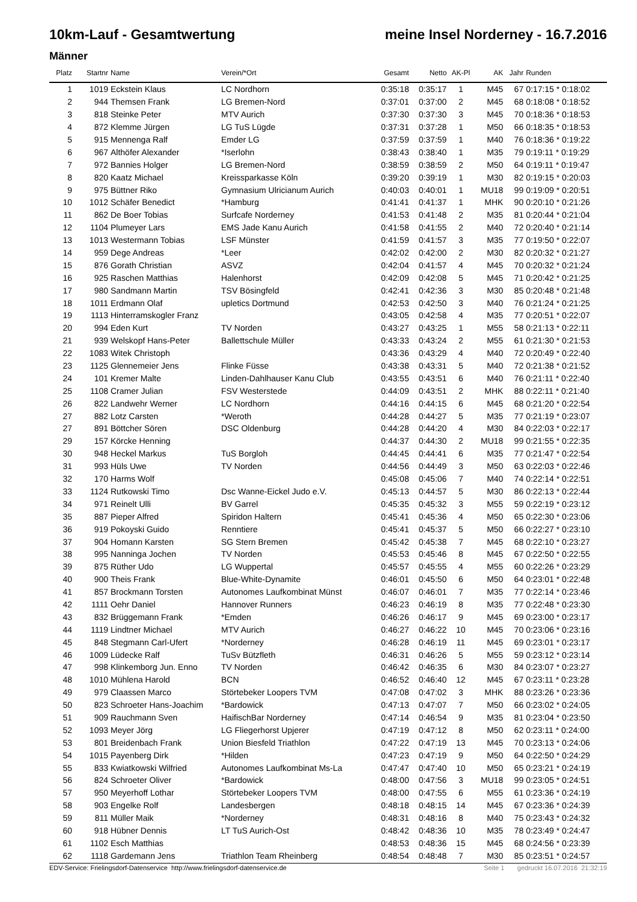10km-Lauf - Gesamtwertung meine Insel Norderney - 16.7.2016
Männer
| Platz | Startnr | Name | Verein/*Ort | Gesamt | Netto | AK-Pl | AK | Jahr | Runden |
| --- | --- | --- | --- | --- | --- | --- | --- | --- | --- |
| 1 | 1019 | Eckstein Klaus | LC Nordhorn | 0:35:18 | 0:35:17 | 1 | M45 | 67 | 0:17:15 * 0:18:02 |
| 2 | 944 | Themsen Frank | LG Bremen-Nord | 0:37:01 | 0:37:00 | 2 | M45 | 68 | 0:18:08 * 0:18:52 |
| 3 | 818 | Steinke Peter | MTV Aurich | 0:37:30 | 0:37:30 | 3 | M45 | 70 | 0:18:36 * 0:18:53 |
| 4 | 872 | Klemme Jürgen | LG TuS Lügde | 0:37:31 | 0:37:28 | 1 | M50 | 66 | 0:18:35 * 0:18:53 |
| 5 | 915 | Mennenga Ralf | Emder LG | 0:37:59 | 0:37:59 | 1 | M40 | 76 | 0:18:36 * 0:19:22 |
| 6 | 967 | Althöfer Alexander | *Iserlohn | 0:38:43 | 0:38:40 | 1 | M35 | 79 | 0:19:11 * 0:19:29 |
| 7 | 972 | Bannies Holger | LG Bremen-Nord | 0:38:59 | 0:38:59 | 2 | M50 | 64 | 0:19:11 * 0:19:47 |
| 8 | 820 | Kaatz Michael | Kreissparkasse Köln | 0:39:20 | 0:39:19 | 1 | M30 | 82 | 0:19:15 * 0:20:03 |
| 9 | 975 | Büttner Riko | Gymnasium Ulricianum Aurich | 0:40:03 | 0:40:01 | 1 | MU18 | 99 | 0:19:09 * 0:20:51 |
| 10 | 1012 | Schäfer Benedict | *Hamburg | 0:41:41 | 0:41:37 | 1 | MHK | 90 | 0:20:10 * 0:21:26 |
| 11 | 862 | De Boer Tobias | Surfcafe Norderney | 0:41:53 | 0:41:48 | 2 | M35 | 81 | 0:20:44 * 0:21:04 |
| 12 | 1104 | Plumeyer Lars | EMS Jade Kanu Aurich | 0:41:58 | 0:41:55 | 2 | M40 | 72 | 0:20:40 * 0:21:14 |
| 13 | 1013 | Westermann Tobias | LSF Münster | 0:41:59 | 0:41:57 | 3 | M35 | 77 | 0:19:50 * 0:22:07 |
| 14 | 959 | Dege Andreas | *Leer | 0:42:02 | 0:42:00 | 2 | M30 | 82 | 0:20:32 * 0:21:27 |
| 15 | 876 | Gorath Christian | ASVZ | 0:42:04 | 0:41:57 | 4 | M45 | 70 | 0:20:32 * 0:21:24 |
| 16 | 925 | Raschen Matthias | Halenhorst | 0:42:09 | 0:42:08 | 5 | M45 | 71 | 0:20:42 * 0:21:25 |
| 17 | 980 | Sandmann Martin | TSV Bösingfeld | 0:42:41 | 0:42:36 | 3 | M30 | 85 | 0:20:48 * 0:21:48 |
| 18 | 1011 | Erdmann Olaf | upletics Dortmund | 0:42:53 | 0:42:50 | 3 | M40 | 76 | 0:21:24 * 0:21:25 |
| 19 | 1113 | Hinterramskogler Franz | | 0:43:05 | 0:42:58 | 4 | M35 | 77 | 0:20:51 * 0:22:07 |
| 20 | 994 | Eden Kurt | TV Norden | 0:43:27 | 0:43:25 | 1 | M55 | 58 | 0:21:13 * 0:22:11 |
| 21 | 939 | Welskopf Hans-Peter | Ballettschule Müller | 0:43:33 | 0:43:24 | 2 | M55 | 61 | 0:21:30 * 0:21:53 |
| 22 | 1083 | Witek Christoph | | 0:43:36 | 0:43:29 | 4 | M40 | 72 | 0:20:49 * 0:22:40 |
| 23 | 1125 | Glennemeier Jens | Flinke Füsse | 0:43:38 | 0:43:31 | 5 | M40 | 72 | 0:21:38 * 0:21:52 |
| 24 | 101 | Kremer Malte | Linden-Dahlhauser Kanu Club | 0:43:55 | 0:43:51 | 6 | M40 | 76 | 0:21:11 * 0:22:40 |
| 25 | 1108 | Cramer Julian | FSV Westerstede | 0:44:09 | 0:43:51 | 2 | MHK | 88 | 0:22:11 * 0:21:40 |
| 26 | 822 | Landwehr Werner | LC Nordhorn | 0:44:16 | 0:44:15 | 6 | M45 | 68 | 0:21:20 * 0:22:54 |
| 27 | 882 | Lotz Carsten | *Weroth | 0:44:28 | 0:44:27 | 5 | M35 | 77 | 0:21:19 * 0:23:07 |
| 27 | 891 | Böttcher Sören | DSC Oldenburg | 0:44:28 | 0:44:20 | 4 | M30 | 84 | 0:22:03 * 0:22:17 |
| 29 | 157 | Körcke Henning | | 0:44:37 | 0:44:30 | 2 | MU18 | 99 | 0:21:55 * 0:22:35 |
| 30 | 948 | Heckel Markus | TuS Borgloh | 0:44:45 | 0:44:41 | 6 | M35 | 77 | 0:21:47 * 0:22:54 |
| 31 | 993 | Hüls Uwe | TV Norden | 0:44:56 | 0:44:49 | 3 | M50 | 63 | 0:22:03 * 0:22:46 |
| 32 | 170 | Harms Wolf | | 0:45:08 | 0:45:06 | 7 | M40 | 74 | 0:22:14 * 0:22:51 |
| 33 | 1124 | Rutkowski Timo | Dsc Wanne-Eickel Judo e.V. | 0:45:13 | 0:44:57 | 5 | M30 | 86 | 0:22:13 * 0:22:44 |
| 34 | 971 | Reinelt Ulli | BV Garrel | 0:45:35 | 0:45:32 | 3 | M55 | 59 | 0:22:19 * 0:23:12 |
| 35 | 887 | Pieper Alfred | Spiridon Haltern | 0:45:41 | 0:45:36 | 4 | M50 | 65 | 0:22:30 * 0:23:06 |
| 36 | 919 | Pokoyski Guido | Renntiere | 0:45:41 | 0:45:37 | 5 | M50 | 66 | 0:22:27 * 0:23:10 |
| 37 | 904 | Homann Karsten | SG Stern Bremen | 0:45:42 | 0:45:38 | 7 | M45 | 68 | 0:22:10 * 0:23:27 |
| 38 | 995 | Nanninga Jochen | TV Norden | 0:45:53 | 0:45:46 | 8 | M45 | 67 | 0:22:50 * 0:22:55 |
| 39 | 875 | Rüther Udo | LG Wuppertal | 0:45:57 | 0:45:55 | 4 | M55 | 60 | 0:22:26 * 0:23:29 |
| 40 | 900 | Theis Frank | Blue-White-Dynamite | 0:46:01 | 0:45:50 | 6 | M50 | 64 | 0:23:01 * 0:22:48 |
| 41 | 857 | Brockmann Torsten | Autonomes Laufkombinat Münst | 0:46:07 | 0:46:01 | 7 | M35 | 77 | 0:22:14 * 0:23:46 |
| 42 | 1111 | Oehr Daniel | Hannover Runners | 0:46:23 | 0:46:19 | 8 | M35 | 77 | 0:22:48 * 0:23:30 |
| 43 | 832 | Brüggemann Frank | *Emden | 0:46:26 | 0:46:17 | 9 | M45 | 69 | 0:23:00 * 0:23:17 |
| 44 | 1119 | Lindtner Michael | MTV Aurich | 0:46:27 | 0:46:22 | 10 | M45 | 70 | 0:23:06 * 0:23:16 |
| 45 | 848 | Stegmann Carl-Ufert | *Norderney | 0:46:28 | 0:46:19 | 11 | M45 | 69 | 0:23:01 * 0:23:17 |
| 46 | 1009 | Lüdecke Ralf | TuSv Bützfleth | 0:46:31 | 0:46:26 | 5 | M55 | 59 | 0:23:12 * 0:23:14 |
| 47 | 998 | Klinkemborg Jun. Enno | TV Norden | 0:46:42 | 0:46:35 | 6 | M30 | 84 | 0:23:07 * 0:23:27 |
| 48 | 1010 | Mühlena Harold | BCN | 0:46:52 | 0:46:40 | 12 | M45 | 67 | 0:23:11 * 0:23:28 |
| 49 | 979 | Claassen Marco | Störtebeker Loopers TVM | 0:47:08 | 0:47:02 | 3 | MHK | 88 | 0:23:26 * 0:23:36 |
| 50 | 823 | Schroeter Hans-Joachim | *Bardowick | 0:47:13 | 0:47:07 | 7 | M50 | 66 | 0:23:02 * 0:24:05 |
| 51 | 909 | Rauchmann Sven | HaifischBar Norderney | 0:47:14 | 0:46:54 | 9 | M35 | 81 | 0:23:04 * 0:23:50 |
| 52 | 1093 | Meyer Jörg | LG Fliegerhorst Upjerer | 0:47:19 | 0:47:12 | 8 | M50 | 62 | 0:23:11 * 0:24:00 |
| 53 | 801 | Breidenbach Frank | Union Biesfeld Triathlon | 0:47:22 | 0:47:19 | 13 | M45 | 70 | 0:23:13 * 0:24:06 |
| 54 | 1015 | Payenberg Dirk | *Hilden | 0:47:23 | 0:47:19 | 9 | M50 | 64 | 0:22:50 * 0:24:29 |
| 55 | 833 | Kwiatkowski Wilfried | Autonomes Laufkombinat Ms-La | 0:47:47 | 0:47:40 | 10 | M50 | 65 | 0:23:21 * 0:24:19 |
| 56 | 824 | Schroeter Oliver | *Bardowick | 0:48:00 | 0:47:56 | 3 | MU18 | 99 | 0:23:05 * 0:24:51 |
| 57 | 950 | Meyerhoff Lothar | Störtebeker Loopers TVM | 0:48:00 | 0:47:55 | 6 | M55 | 61 | 0:23:36 * 0:24:19 |
| 58 | 903 | Engelke Rolf | Landesbergen | 0:48:18 | 0:48:15 | 14 | M45 | 67 | 0:23:36 * 0:24:39 |
| 59 | 811 | Müller Maik | *Norderney | 0:48:31 | 0:48:16 | 8 | M40 | 75 | 0:23:43 * 0:24:32 |
| 60 | 918 | Hübner Dennis | LT TuS Aurich-Ost | 0:48:42 | 0:48:36 | 10 | M35 | 78 | 0:23:49 * 0:24:47 |
| 61 | 1102 | Esch Matthias | | 0:48:53 | 0:48:36 | 15 | M45 | 68 | 0:24:56 * 0:23:39 |
| 62 | 1118 | Gardemann Jens | Triathlon Team Rheinberg | 0:48:54 | 0:48:48 | 7 | M30 | 85 | 0:23:51 * 0:24:57 |
EDV-Service: Frielingsdorf-Datenservice http://www.frielingsdorf-datenservice.de Seite 1 gedruckt 16.07.2016 21:32:19